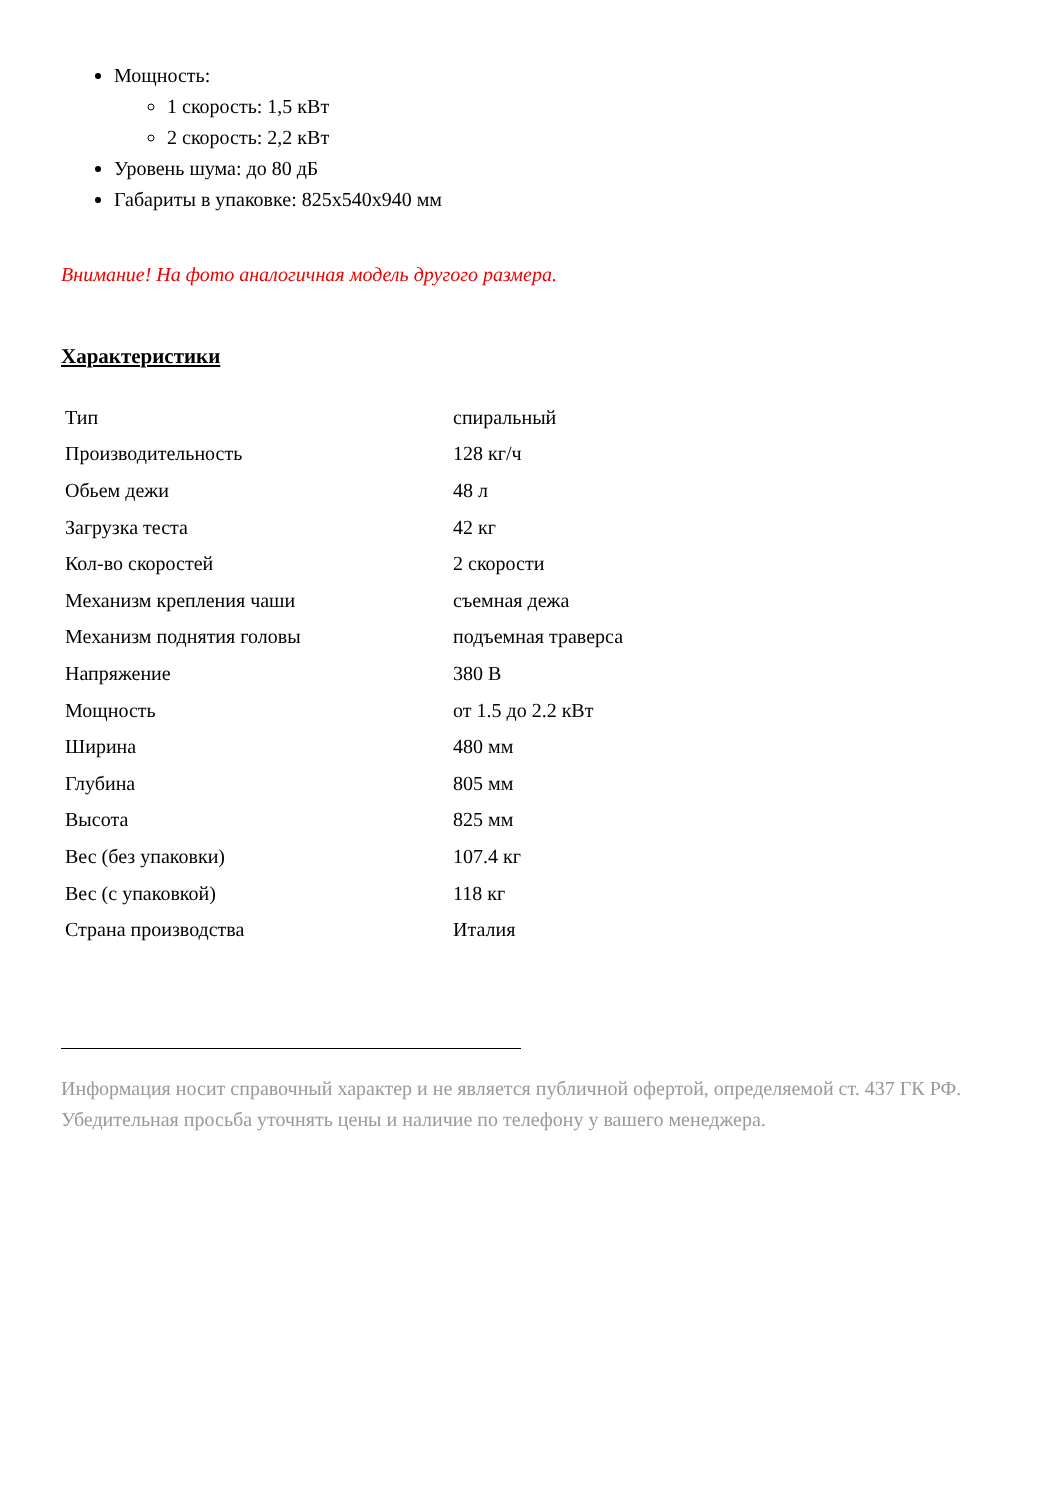Мощность:
1 скорость: 1,5 кВт
2 скорость: 2,2 кВт
Уровень шума: до 80 дБ
Габариты в упаковке: 825x540x940 мм
Внимание! На фото аналогичная модель другого размера.
Характеристики
| Тип | спиральный |
| Производительность | 128 кг/ч |
| Обьем дежи | 48 л |
| Загрузка теста | 42 кг |
| Кол-во скоростей | 2 скорости |
| Механизм крепления чаши | съемная дежа |
| Механизм поднятия головы | подъемная траверса |
| Напряжение | 380 В |
| Мощность | от 1.5 до 2.2 кВт |
| Ширина | 480 мм |
| Глубина | 805 мм |
| Высота | 825 мм |
| Вес (без упаковки) | 107.4 кг |
| Вес (с упаковкой) | 118 кг |
| Страна производства | Италия |
Информация носит справочный характер и не является публичной офертой, определяемой ст. 437 ГК РФ. Убедительная просьба уточнять цены и наличие по телефону у вашего менеджера.